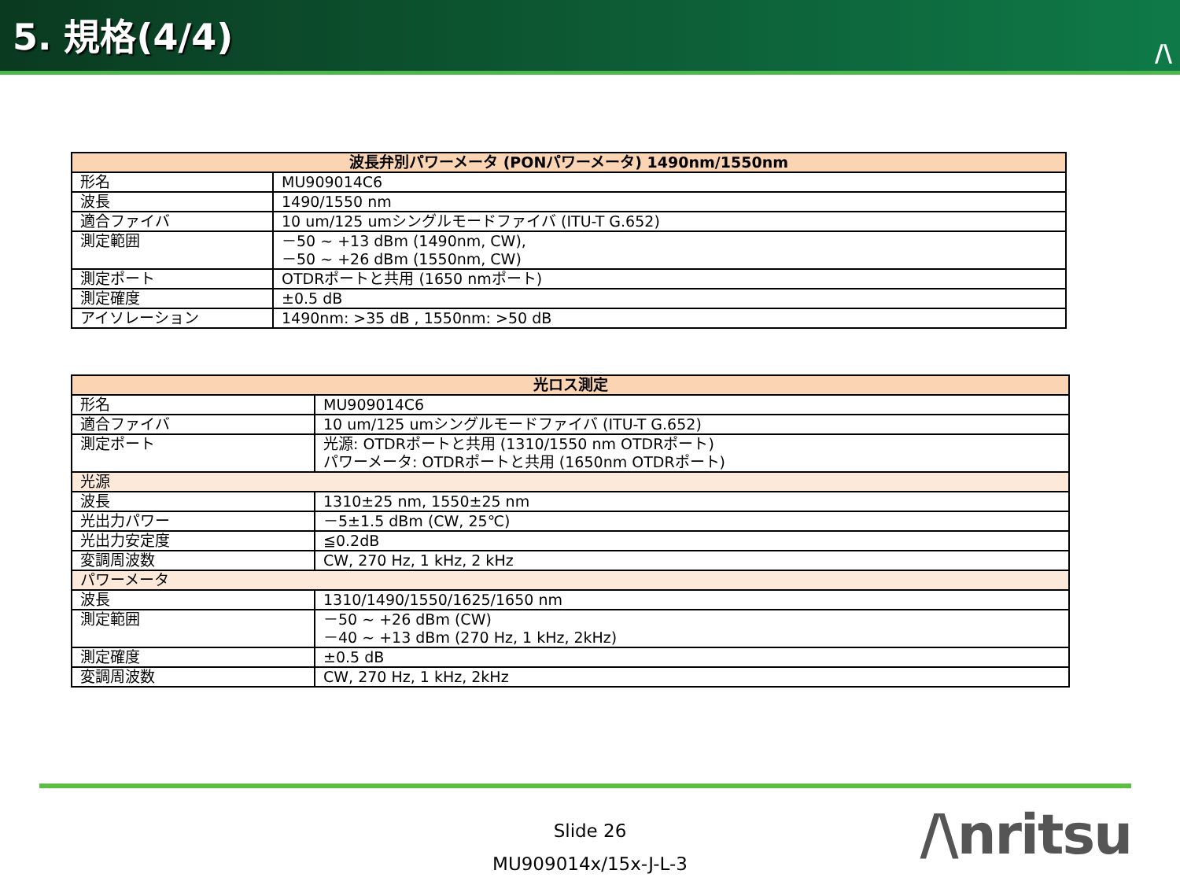5. 規格(4/4)
/\
| 波長弁別パワーメータ (PONパワーメータ) 1490nm/1550nm | |
| --- | --- |
| 形名 | MU909014C6 |
| 波長 | 1490/1550 nm |
| 適合ファイバ | 10 um/125 umシングルモードファイバ (ITU-T G.652) |
| 測定範囲 | －50 ~ +13 dBm (1490nm, CW), －50 ~ +26 dBm (1550nm, CW) |
| 測定ポート | OTDRポートと共用 (1650 nmポート) |
| 測定確度 | ±0.5 dB |
| アイソレーション | 1490nm: >35 dB , 1550nm: >50 dB |
| 光ロス測定 | |
| --- | --- |
| 形名 | MU909014C6 |
| 適合ファイバ | 10 um/125 umシングルモードファイバ (ITU-T G.652) |
| 測定ポート | 光源: OTDRポートと共用 (1310/1550 nm OTDRポート) パワーメータ: OTDRポートと共用 (1650nm OTDRポート) |
| 光源 | |
| 波長 | 1310±25 nm, 1550±25 nm |
| 光出力パワー | －5±1.5 dBm (CW, 25℃) |
| 光出力安定度 | ≦0.2dB |
| 変調周波数 | CW, 270 Hz, 1 kHz, 2 kHz |
| パワーメータ | |
| 波長 | 1310/1490/1550/1625/1650 nm |
| 測定範囲 | －50 ~ +26 dBm (CW) －40 ~ +13 dBm (270 Hz, 1 kHz, 2kHz) |
| 測定確度 | ±0.5 dB |
| 変調周波数 | CW, 270 Hz, 1 kHz, 2kHz |
Slide 26
MU909014x/15x-J-L-3
/\nritsu